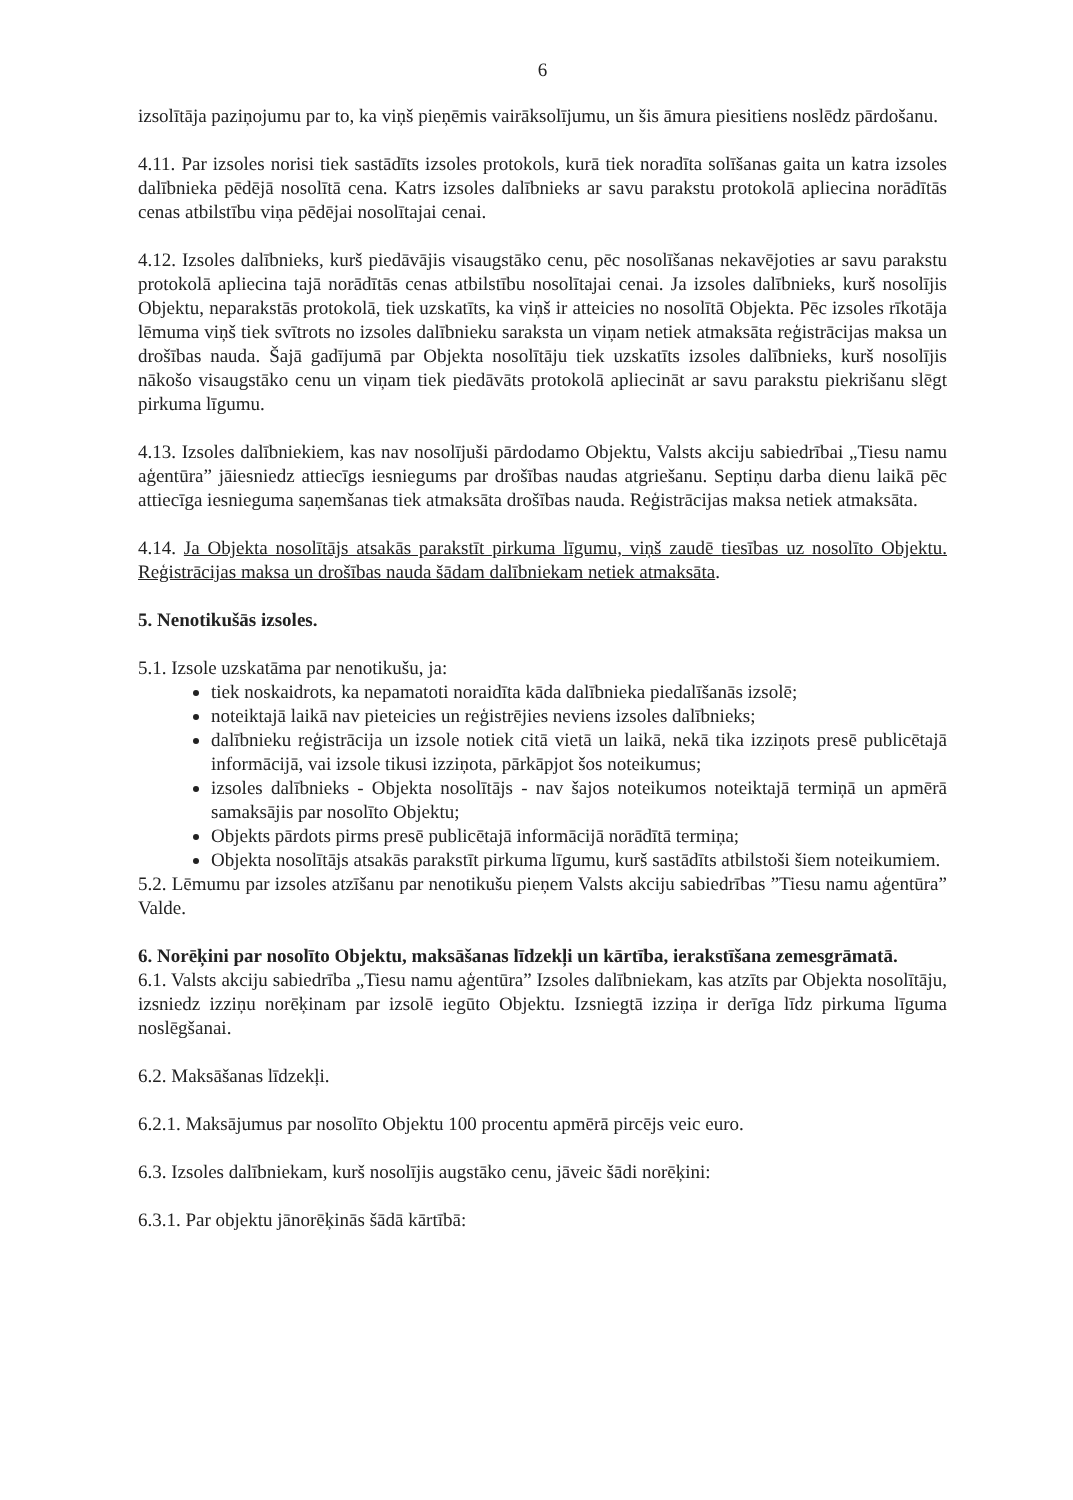6
izsolītāja paziņojumu par to, ka viņš pieņēmis vairāksolījumu, un šis āmura piesitiens noslēdz pārdošanu.
4.11. Par izsoles norisi tiek sastādīts izsoles protokols, kurā tiek noradīta solīšanas gaita un katra izsoles dalībnieka pēdējā nosolītā cena. Katrs izsoles dalībnieks ar savu parakstu protokolā apliecina norādītās cenas atbilstību viņa pēdējai nosolītajai cenai.
4.12. Izsoles dalībnieks, kurš piedāvājis visaugstāko cenu, pēc nosolīšanas nekavējoties ar savu parakstu protokolā apliecina tajā norādītās cenas atbilstību nosolītajai cenai. Ja izsoles dalībnieks, kurš nosolījis Objektu, neparakstās protokolā, tiek uzskatīts, ka viņš ir atteicies no nosolītā Objekta. Pēc izsoles rīkotāja lēmuma viņš tiek svītrots no izsoles dalībnieku saraksta un viņam netiek atmaksāta reģistrācijas maksa un drošības nauda. Šajā gadījumā par Objekta nosolītāju tiek uzskatīts izsoles dalībnieks, kurš nosolījis nākošo visaugstāko cenu un viņam tiek piedāvāts protokolā apliecināt ar savu parakstu piekrišanu slēgt pirkuma līgumu.
4.13. Izsoles dalībniekiem, kas nav nosolījuši pārdodamo Objektu, Valsts akciju sabiedrībai „Tiesu namu aģentūra” jāiesniedz attiecīgs iesniegums par drošības naudas atgriešanu. Septiņu darba dienu laikā pēc attiecīga iesnieguma saņemšanas tiek atmaksāta drošības nauda. Reģistrācijas maksa netiek atmaksāta.
4.14. Ja Objekta nosolītājs atsakās parakstīt pirkuma līgumu, viņš zaudē tiesības uz nosolīto Objektu. Reģistrācijas maksa un drošības nauda šādam dalībniekam netiek atmaksāta.
5. Nenotikušās izsoles.
5.1. Izsole uzskatāma par nenotikušu, ja:
tiek noskaidrots, ka nepamatoti noraidīta kāda dalībnieka piedalīšanās izsolē;
noteiktajā laikā nav pieteicies un reģistrējies neviens izsoles dalībnieks;
dalībnieku reģistrācija un izsole notiek citā vietā un laikā, nekā tika izziņots presē publicētajā informācijā, vai izsole tikusi izziņota, pārkāpjot šos noteikumus;
izsoles dalībnieks - Objekta nosolītājs - nav šajos noteikumos noteiktajā termiņā un apmērā samaksājis par nosolīto Objektu;
Objekts pārdots pirms presē publicētajā informācijā norādītā termiņa;
Objekta nosolītājs atsakās parakstīt pirkuma līgumu, kurš sastādīts atbilstoši šiem noteikumiem.
5.2. Lēmumu par izsoles atzīšanu par nenotikušu pieņem Valsts akciju sabiedrības ”Tiesu namu aģentūra” Valde.
6. Norēķini par nosolīto Objektu, maksāšanas līdzekļi un kārtība, ierakstīšana zemesgrāmatā.
6.1. Valsts akciju sabiedrība „Tiesu namu aģentūra” Izsoles dalībniekam, kas atzīts par Objekta nosolītāju, izsniedz izziņu norēķinam par izsolē iegūto Objektu. Izsniegtā izziņa ir derīga līdz pirkuma līguma noslēgšanai.
6.2. Maksāšanas līdzekļi.
6.2.1. Maksājumus par nosolīto Objektu 100 procentu apmērā pircējs veic euro.
6.3. Izsoles dalībniekam, kurš nosolījis augstāko cenu, jāveic šādi norēķini:
6.3.1. Par objektu jānorēķinās šādā kārtībā: